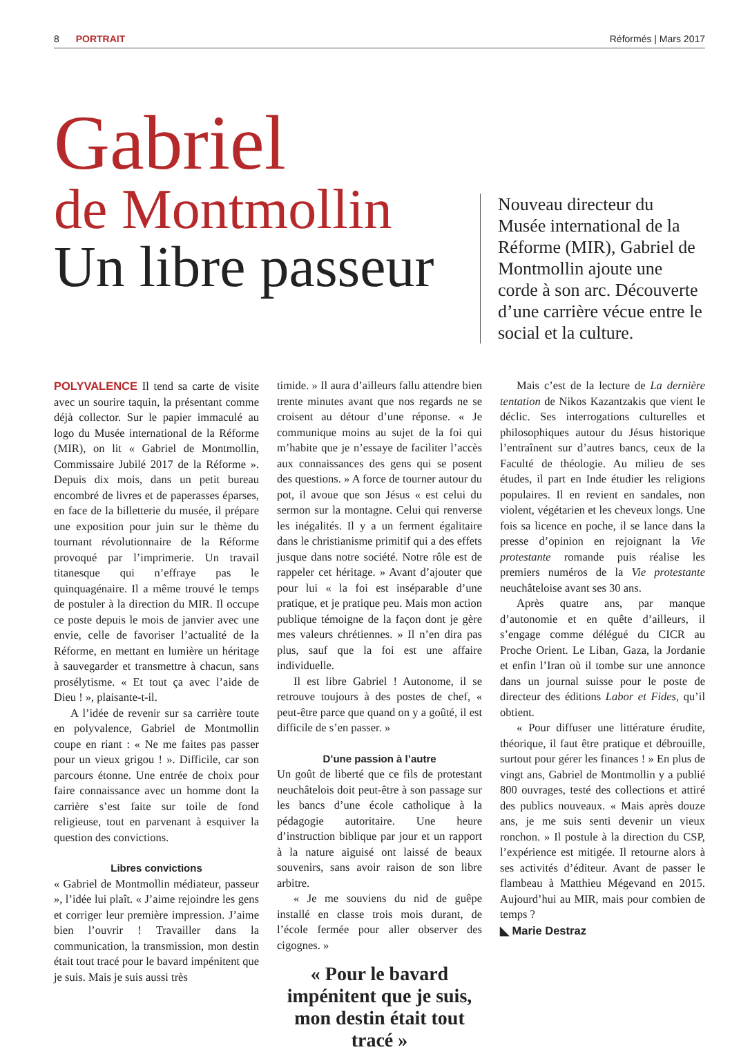8 PORTRAIT Réformés | Mars 2017
Gabriel
de Montmollin
Un libre passeur
Nouveau directeur du Musée international de la Réforme (MIR), Gabriel de Montmollin ajoute une corde à son arc. Découverte d’une carrière vécue entre le social et la culture.
POLYVALENCE Il tend sa carte de visite avec un sourire taquin, la présentant comme déjà collector. Sur le papier immaculé au logo du Musée international de la Réforme (MIR), on lit « Gabriel de Montmollin, Commissaire Jubilé 2017 de la Réforme ». Depuis dix mois, dans un petit bureau encombré de livres et de paperasses éparses, en face de la billetterie du musée, il prépare une exposition pour juin sur le thème du tournant révolutionnaire de la Réforme provoqué par l’imprimerie. Un travail titanesque qui n’effraye pas le quinquagénaire. Il a même trouvé le temps de postuler à la direction du MIR. Il occupe ce poste depuis le mois de janvier avec une envie, celle de favoriser l’actualité de la Réforme, en mettant en lumière un héritage à sauvegarder et transmettre à chacun, sans prosélytisme. « Et tout ça avec l’aide de Dieu ! », plaisante-t-il.
A l’idée de revenir sur sa carrière toute en polyvalence, Gabriel de Montmollin coupe en riant : « Ne me faites pas passer pour un vieux grigou ! ». Difficile, car son parcours étonne. Une entrée de choix pour faire connaissance avec un homme dont la carrière s’est faite sur toile de fond religieuse, tout en parvenant à esquiver la question des convictions.
Libres convictions
« Gabriel de Montmollin médiateur, passeur », l’idée lui plaît. « J’aime rejoindre les gens et corriger leur première impression. J’aime bien l’ouvrir ! Travailler dans la communication, la transmission, mon destin était tout tracé pour le bavard impénitent que je suis. Mais je suis aussi très
timide. » Il aura d’ailleurs fallu attendre bien trente minutes avant que nos regards ne se croisent au détour d’une réponse. « Je communique moins au sujet de la foi qui m’habite que je n’essaye de faciliter l’accès aux connaissances des gens qui se posent des questions. » A force de tourner autour du pot, il avoue que son Jésus « est celui du sermon sur la montagne. Celui qui renverse les inégalités. Il y a un ferment égalitaire dans le christianisme primitif qui a des effets jusque dans notre société. Notre rôle est de rappeler cet héritage. » Avant d’ajouter que pour lui « la foi est inséparable d’une pratique, et je pratique peu. Mais mon action publique témoigne de la façon dont je gère mes valeurs chrétiennes. » Il n’en dira pas plus, sauf que la foi est une affaire individuelle.
Il est libre Gabriel ! Autonome, il se retrouve toujours à des postes de chef, « peut-être parce que quand on y a goûté, il est difficile de s’en passer. »
D’une passion à l’autre
Un goût de liberté que ce fils de protestant neuchâtelois doit peut-être à son passage sur les bancs d’une école catholique à la pédagogie autoritaire. Une heure d’instruction biblique par jour et un rapport à la nature aiguisé ont laissé de beaux souvenirs, sans avoir raison de son libre arbitre.
« Je me souviens du nid de guêpe installé en classe trois mois durant, de l’école fermée pour aller observer des cigognes. »
« Pour le bavard impénitent que je suis, mon destin était tout tracé »
Mais c’est de la lecture de La dernière tentation de Nikos Kazantzakis que vient le déclic. Ses interrogations culturelles et philosophiques autour du Jésus historique l’entraînent sur d’autres bancs, ceux de la Faculté de théologie. Au milieu de ses études, il part en Inde étudier les religions populaires. Il en revient en sandales, non violent, végétarien et les cheveux longs. Une fois sa licence en poche, il se lance dans la presse d’opinion en rejoignant la Vie protestante romande puis réalise les premiers numéros de la Vie protestante neuchâteloise avant ses 30 ans.
Après quatre ans, par manque d’autonomie et en quête d’ailleurs, il s’engage comme délégué du CICR au Proche Orient. Le Liban, Gaza, la Jordanie et enfin l’Iran où il tombe sur une annonce dans un journal suisse pour le poste de directeur des éditions Labor et Fides, qu’il obtient.
« Pour diffuser une littérature érudite, théorique, il faut être pratique et débrouille, surtout pour gérer les finances ! » En plus de vingt ans, Gabriel de Montmollin y a publié 800 ouvrages, testé des collections et attiré des publics nouveaux. « Mais après douze ans, je me suis senti devenir un vieux ronchon. » Il postule à la direction du CSP, l’expérience est mitigée. Il retourne alors à ses activités d’éditeur. Avant de passer le flambeau à Matthieu Mégevand en 2015. Aujourd’hui au MIR, mais pour combien de temps ?
◣ Marie Destraz